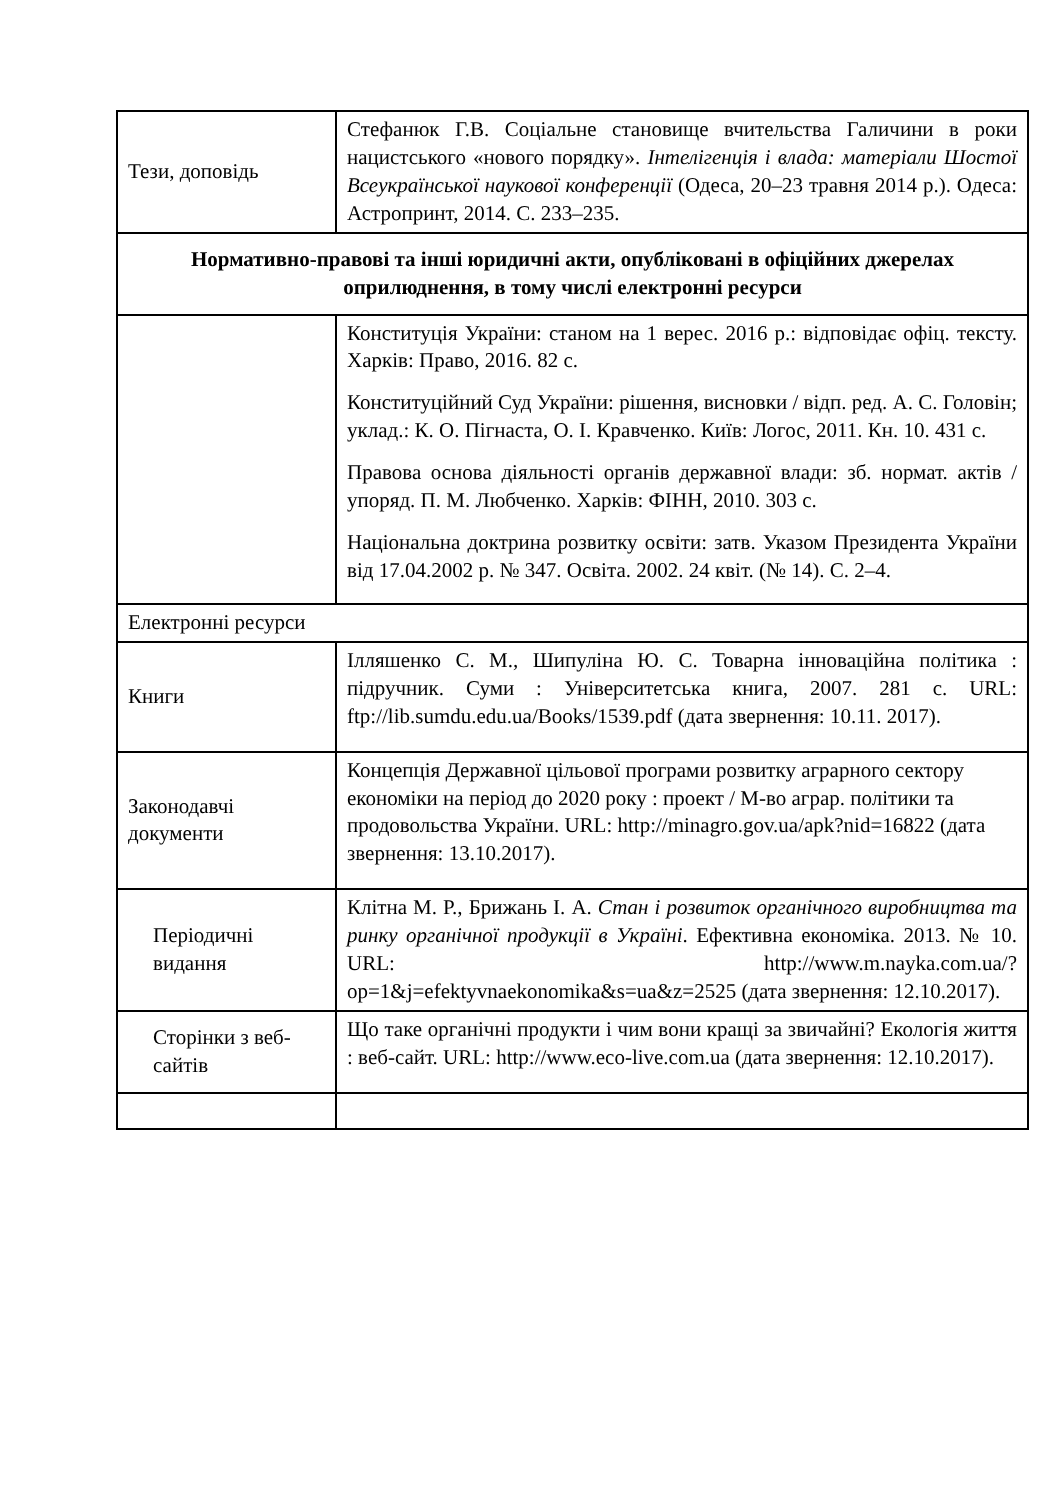| Тези, доповідь | Стефанюк Г.В. Соціальне становище вчительства Галичини в роки нацистського «нового порядку». Інтелігенція і влада: матеріали Шостої Всеукраїнської наукової конференції (Одеса, 20–23 травня 2014 р.). Одеса: Астропринт, 2014. С. 233–235. |
| Нормативно-правові та інші юридичні акти, опубліковані в офіційних джерелах оприлюднення, в тому числі електронні ресурси | |
| | Конституція України: станом на 1 верес. 2016 р.: відповідає офіц. тексту. Харків: Право, 2016. 82 с. Конституційний Суд України: рішення, висновки / відп. ред. А. С. Головін; уклад.: К. О. Пігнаста, О. І. Кравченко. Київ: Логос, 2011. Кн. 10. 431 с. Правова основа діяльності органів державної влади: зб. нормат. актів / упоряд. П. М. Любченко. Харків: ФІНН, 2010. 303 с. Національна доктрина розвитку освіти: затв. Указом Президента України від 17.04.2002 р. № 347. Освіта. 2002. 24 квіт. (№ 14). С. 2–4. |
| Електронні ресурси | |
| Книги | Ілляшенко С. М., Шипуліна Ю. С. Товарна інноваційна політика : підручник. Суми : Університетська книга, 2007. 281 с. URL: ftp://lib.sumdu.edu.ua/Books/1539.pdf (дата звернення: 10.11. 2017). |
| Законодавчі документи | Концепція Державної цільової програми розвитку аграрного сектору економіки на період до 2020 року : проект / М-во аграр. політики та продовольства України. URL: http://minagro.gov.ua/apk?nid=16822 (дата звернення: 13.10.2017). |
| Періодичні видання | Клітна М. Р., Брижань І. А. Стан і розвиток органічного виробництва та ринку органічної продукції в Україні . Ефективна економіка. 2013. № 10. URL: http://www.m.nayka.com.ua/?op=1&j=efektyvnaekonomika&s=ua&z=2525 (дата звернення: 12.10.2017). |
| Сторінки з веб-сайтів | Що таке органічні продукти і чим вони кращі за звичайні? Екологія життя : веб-сайт. URL: http://www.eco-live.com.ua (дата звернення: 12.10.2017). |